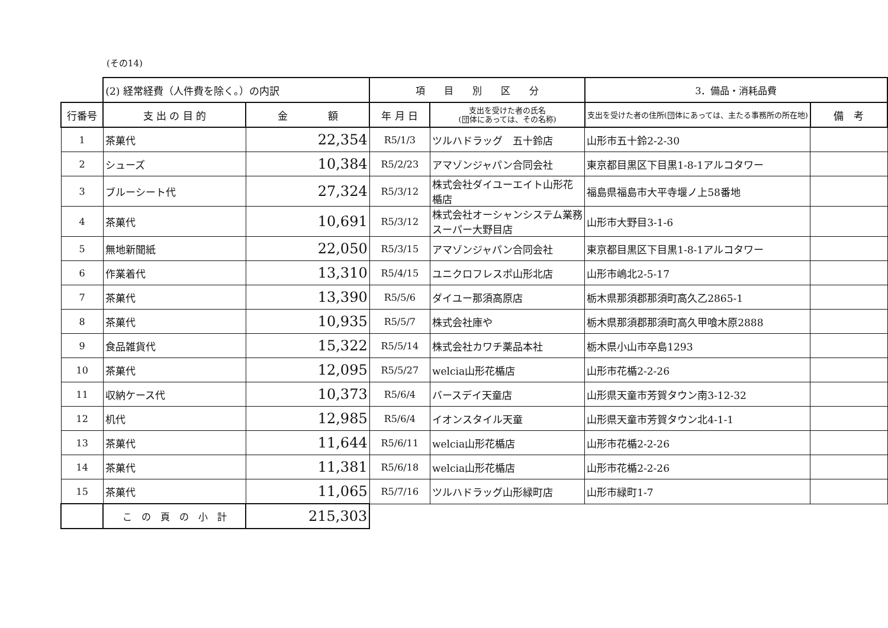(その14)
| | (2) 経常経費（人件費を除く。）の内訳 | | 項 目 別 区 分 | | 3．備品・消耗品費 | |
| 行番号 | 支 出 の 目 的 | 金 額 | 年 月 日 | 支出を受けた者の氏名 (団体にあっては、その名称) | 支出を受けた者の住所(団体にあっては、主たる事務所の所在地) | 備 考 |
| 1 | 茶菓代 | 22,354 | R5/1/3 | ツルハドラッグ 五十鈴店 | 山形市五十鈴2-2-30 | |
| 2 | シューズ | 10,384 | R5/2/23 | アマゾンジャパン合同会社 | 東京都目黒区下目黒1-8-1アルコタワー | |
| 3 | ブルーシート代 | 27,324 | R5/3/12 | 株式会社ダイユーエイト山形花楯店 | 福島県福島市大平寺堰ノ上58番地 | |
| 4 | 茶菓代 | 10,691 | R5/3/12 | 株式会社オーシャンシステム業務スーパー大野目店 | 山形市大野目3-1-6 | |
| 5 | 無地新聞紙 | 22,050 | R5/3/15 | アマゾンジャパン合同会社 | 東京都目黒区下目黒1-8-1アルコタワー | |
| 6 | 作業着代 | 13,310 | R5/4/15 | ユニクロフレスポ山形北店 | 山形市嶋北2-5-17 | |
| 7 | 茶菓代 | 13,390 | R5/5/6 | ダイユー那須高原店 | 栃木県那須郡那須町高久乙2865-1 | |
| 8 | 茶菓代 | 10,935 | R5/5/7 | 株式会社庫や | 栃木県那須郡那須町高久甲喰木原2888 | |
| 9 | 食品雑貨代 | 15,322 | R5/5/14 | 株式会社カワチ薬品本社 | 栃木県小山市卒島1293 | |
| 10 | 茶菓代 | 12,095 | R5/5/27 | welcia山形花楯店 | 山形市花楯2-2-26 | |
| 11 | 収納ケース代 | 10,373 | R5/6/4 | バースデイ天童店 | 山形県天童市芳賀タウン南3-12-32 | |
| 12 | 机代 | 12,985 | R5/6/4 | イオンスタイル天童 | 山形県天童市芳賀タウン北4-1-1 | |
| 13 | 茶菓代 | 11,644 | R5/6/11 | welcia山形花楯店 | 山形市花楯2-2-26 | |
| 14 | 茶菓代 | 11,381 | R5/6/18 | welcia山形花楯店 | 山形市花楯2-2-26 | |
| 15 | 茶菓代 | 11,065 | R5/7/16 | ツルハドラッグ山形緑町店 | 山形市緑町1-7 | |
| | こ の 頁 の 小 計 | 215,303 | | | | |